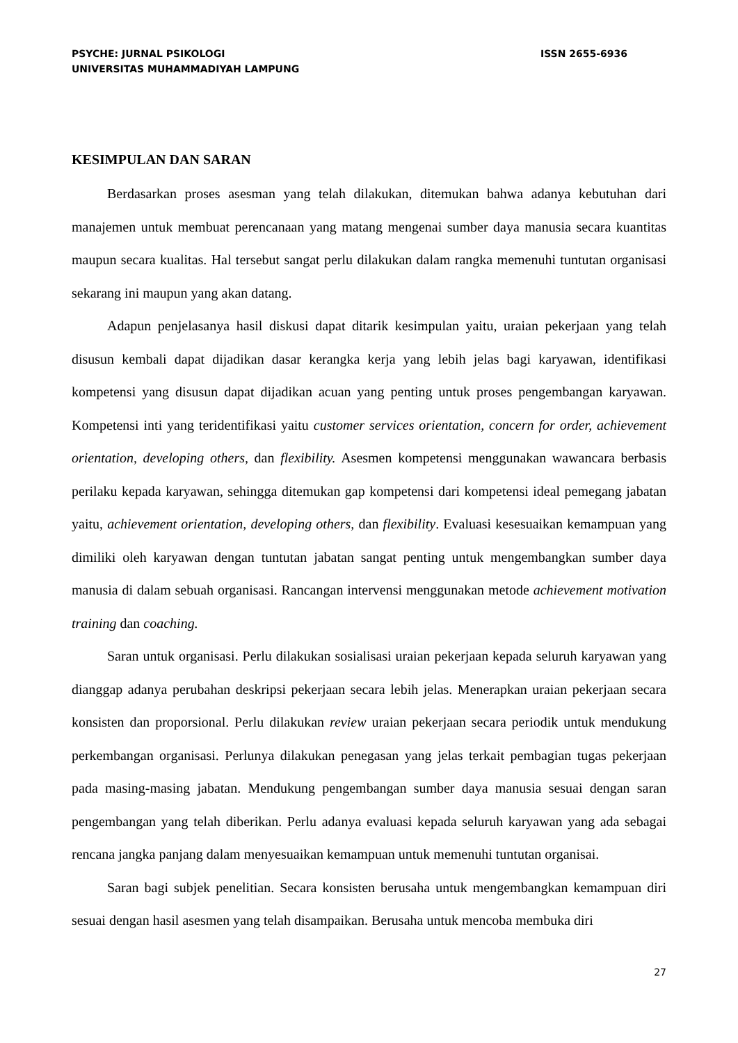PSYCHE: JURNAL PSIKOLOGI
UNIVERSITAS MUHAMMADIYAH LAMPUNG
ISSN 2655-6936
KESIMPULAN DAN SARAN
Berdasarkan proses asesman yang telah dilakukan, ditemukan bahwa adanya kebutuhan dari manajemen untuk membuat perencanaan yang matang mengenai sumber daya manusia secara kuantitas maupun secara kualitas. Hal tersebut sangat perlu dilakukan dalam rangka memenuhi tuntutan organisasi sekarang ini maupun yang akan datang.
Adapun penjelasanya hasil diskusi dapat ditarik kesimpulan yaitu, uraian pekerjaan yang telah disusun kembali dapat dijadikan dasar kerangka kerja yang lebih jelas bagi karyawan, identifikasi kompetensi yang disusun dapat dijadikan acuan yang penting untuk proses pengembangan karyawan. Kompetensi inti yang teridentifikasi yaitu customer services orientation, concern for order, achievement orientation, developing others, dan flexibility. Asesmen kompetensi menggunakan wawancara berbasis perilaku kepada karyawan, sehingga ditemukan gap kompetensi dari kompetensi ideal pemegang jabatan yaitu, achievement orientation, developing others, dan flexibility. Evaluasi kesesuaikan kemampuan yang dimiliki oleh karyawan dengan tuntutan jabatan sangat penting untuk mengembangkan sumber daya manusia di dalam sebuah organisasi. Rancangan intervensi menggunakan metode achievement motivation training dan coaching.
Saran untuk organisasi. Perlu dilakukan sosialisasi uraian pekerjaan kepada seluruh karyawan yang dianggap adanya perubahan deskripsi pekerjaan secara lebih jelas. Menerapkan uraian pekerjaan secara konsisten dan proporsional. Perlu dilakukan review uraian pekerjaan secara periodik untuk mendukung perkembangan organisasi. Perlunya dilakukan penegasan yang jelas terkait pembagian tugas pekerjaan pada masing-masing jabatan. Mendukung pengembangan sumber daya manusia sesuai dengan saran pengembangan yang telah diberikan. Perlu adanya evaluasi kepada seluruh karyawan yang ada sebagai rencana jangka panjang dalam menyesuaikan kemampuan untuk memenuhi tuntutan organisai.
Saran bagi subjek penelitian. Secara konsisten berusaha untuk mengembangkan kemampuan diri sesuai dengan hasil asesmen yang telah disampaikan. Berusaha untuk mencoba membuka diri
27